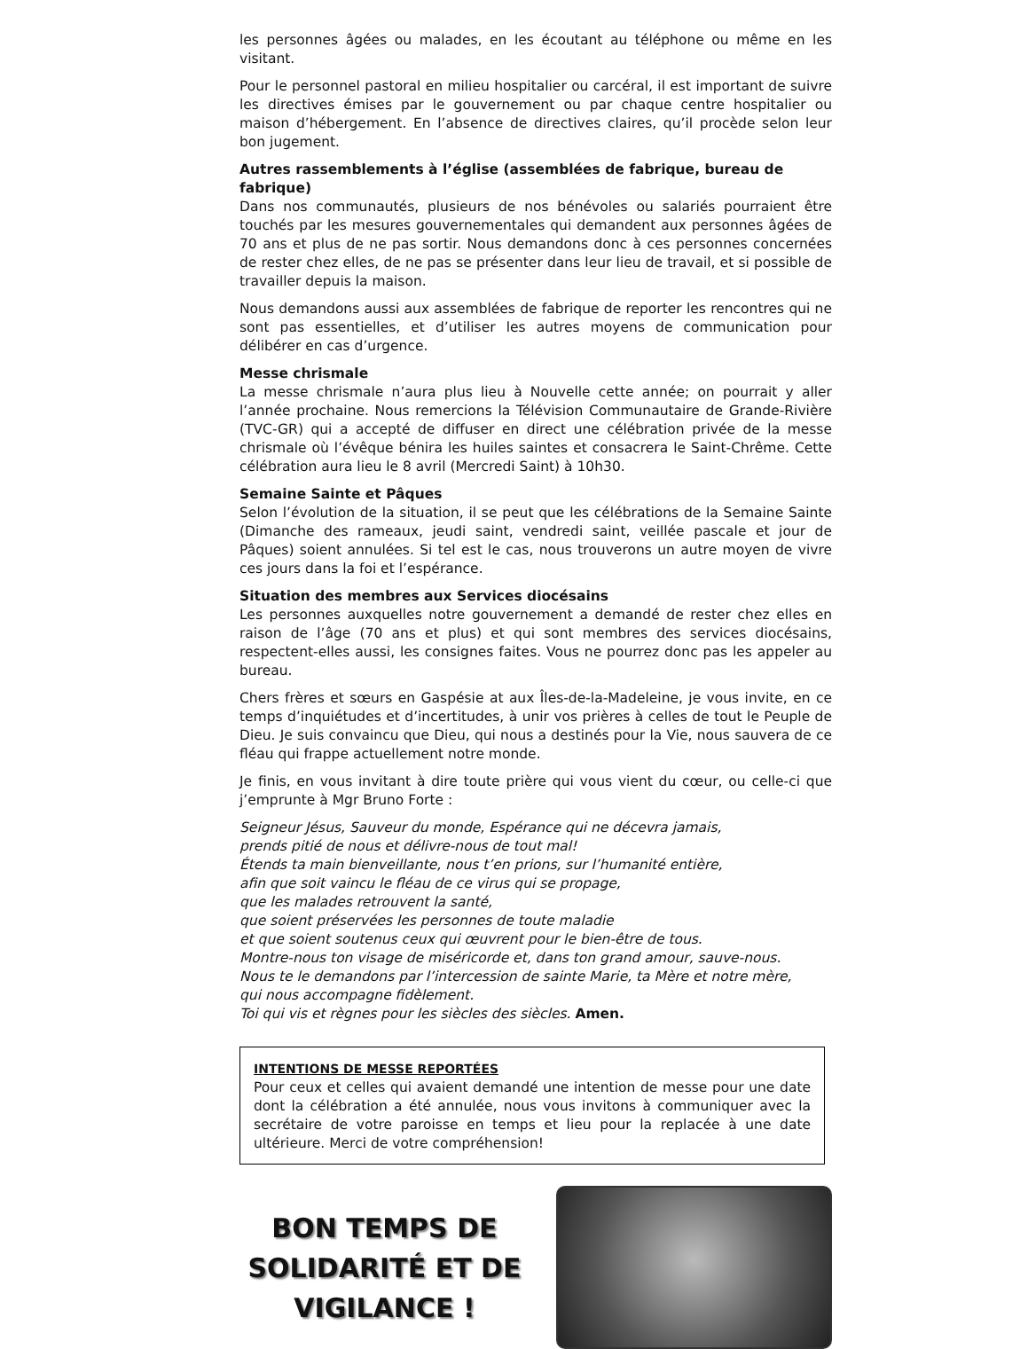les personnes âgées ou malades, en les écoutant au téléphone ou même en les visitant.
Pour le personnel pastoral en milieu hospitalier ou carcéral, il est important de suivre les directives émises par le gouvernement ou par chaque centre hospitalier ou maison d’hébergement. En l’absence de directives claires, qu’il procède selon leur bon jugement.
Autres rassemblements à l’église (assemblées de fabrique, bureau de fabrique)
Dans nos communautés, plusieurs de nos bénévoles ou salariés pourraient être touchés par les mesures gouvernementales qui demandent aux personnes âgées de 70 ans et plus de ne pas sortir. Nous demandons donc à ces personnes concernées de rester chez elles, de ne pas se présenter dans leur lieu de travail, et si possible de travailler depuis la maison.
Nous demandons aussi aux assemblées de fabrique de reporter les rencontres qui ne sont pas essentielles, et d’utiliser les autres moyens de communication pour délibérer en cas d’urgence.
Messe chrismale
La messe chrismale n’aura plus lieu à Nouvelle cette année; on pourrait y aller l’année prochaine. Nous remercions la Télévision Communautaire de Grande-Rivière (TVC-GR) qui a accepté de diffuser en direct une célébration privée de la messe chrismale où l’évêque bénira les huiles saintes et consacrera le Saint-Chrême. Cette célébration aura lieu le 8 avril (Mercredi Saint) à 10h30.
Semaine Sainte et Pâques
Selon l’évolution de la situation, il se peut que les célébrations de la Semaine Sainte (Dimanche des rameaux, jeudi saint, vendredi saint, veillée pascale et jour de Pâques) soient annulées. Si tel est le cas, nous trouverons un autre moyen de vivre ces jours dans la foi et l’espérance.
Situation des membres aux Services diocésains
Les personnes auxquelles notre gouvernement a demandé de rester chez elles en raison de l’âge (70 ans et plus) et qui sont membres des services diocésains, respectent-elles aussi, les consignes faites. Vous ne pourrez donc pas les appeler au bureau.
Chers frères et sœurs en Gaspésie at aux Îles-de-la-Madeleine, je vous invite, en ce temps d’inquiétudes et d’incertitudes, à unir vos prières à celles de tout le Peuple de Dieu. Je suis convaincu que Dieu, qui nous a destinés pour la Vie, nous sauvera de ce fléau qui frappe actuellement notre monde.
Je finis, en vous invitant à dire toute prière qui vous vient du cœur, ou celle-ci que j’emprunte à Mgr Bruno Forte :
Seigneur Jésus, Sauveur du monde, Espérance qui ne décevra jamais,
prends pitié de nous et délivre-nous de tout mal!
Étends ta main bienveillante, nous t’en prions, sur l’humanité entière,
afin que soit vaincu le fléau de ce virus qui se propage,
que les malades retrouvent la santé,
que soient préservées les personnes de toute maladie
et que soient soutenus ceux qui œuvrent pour le bien-être de tous.
Montre-nous ton visage de miséricorde et, dans ton grand amour, sauve-nous.
Nous te le demandons par l’intercession de sainte Marie, ta Mère et notre mère,
qui nous accompagne fidèlement.
Toi qui vis et règnes pour les siècles des siècles. Amen.
INTENTIONS DE MESSE REPORTÉES
Pour ceux et celles qui avaient demandé une intention de messe pour une date dont la célébration a été annulée, nous vous invitons à communiquer avec la secrétaire de votre paroisse en temps et lieu pour la replacée à une date ultérieure. Merci de votre compréhension!
BON TEMPS DE
SOLIDARITÉ ET DE
VIGILANCE !